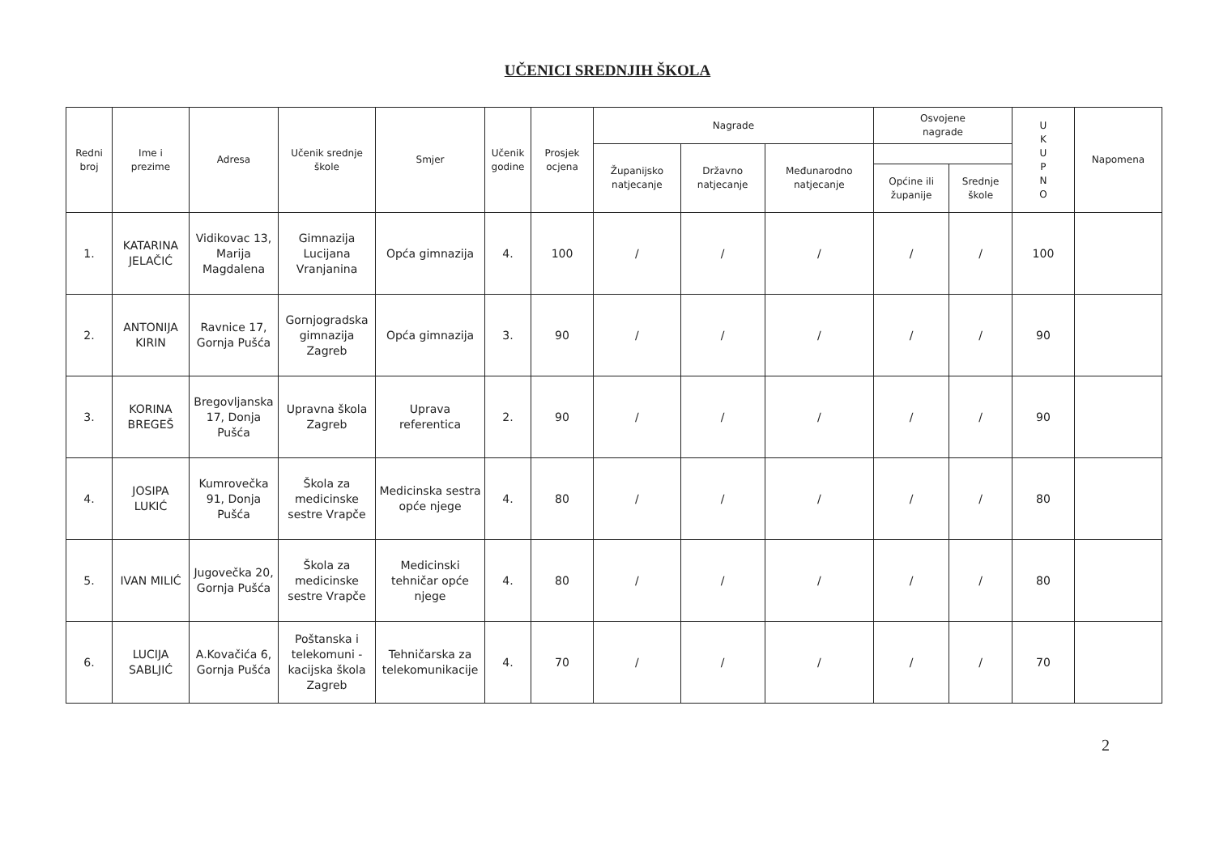UČENICI SREDNJIH ŠKOLA
| Redni broj | Ime i prezime | Adresa | Učenik srednje škole | Smjer | Učenik godine | Prosjek ocjena | Nagrade | | | Osvojene nagrade | | U K U P N O | Napomena |
| --- | --- | --- | --- | --- | --- | --- | --- | --- | --- | --- | --- | --- | --- |
| | | | | | | | Županijsko natjecanje | Državno natjecanje | Međunarodno natjecanje | | | | |
| | | | | | | | | | | Općine ili županije | Srednje škole | | |
| 1. | KATARINA JELAČIĆ | Vidikovac 13, Marija Magdalena | Gimnazija Lucijana Vranjanina | Opća gimnazija | 4. | 100 | / | / | / | / | / | 100 | |
| 2. | ANTONIJA KIRIN | Ravnice 17, Gornja Pušća | Gornjogradska gimnazija Zagreb | Opća gimnazija | 3. | 90 | / | / | / | / | / | 90 | |
| 3. | KORINA BREGEŠ | Bregovljanska 17, Donja Pušća | Upravna škola Zagreb | Uprava referentica | 2. | 90 | / | / | / | / | / | 90 | |
| 4. | JOSIPA LUKIĆ | Kumrovečka 91, Donja Pušća | Škola za medicinske sestre Vrapče | Medicinska sestra opće njege | 4. | 80 | / | / | / | / | / | 80 | |
| 5. | IVAN MILIĆ | Jugovečka 20, Gornja Pušća | Škola za medicinske sestre Vrapče | Medicinski tehničar opće njege | 4. | 80 | / | / | / | / | / | 80 | |
| 6. | LUCIJA SABLJIĆ | A.Kovačića 6, Gornja Pušća | Poštanska i telekomuni - kacijska škola Zagreb | Tehničarska za telekomunikacije | 4. | 70 | / | / | / | / | / | 70 | |
2